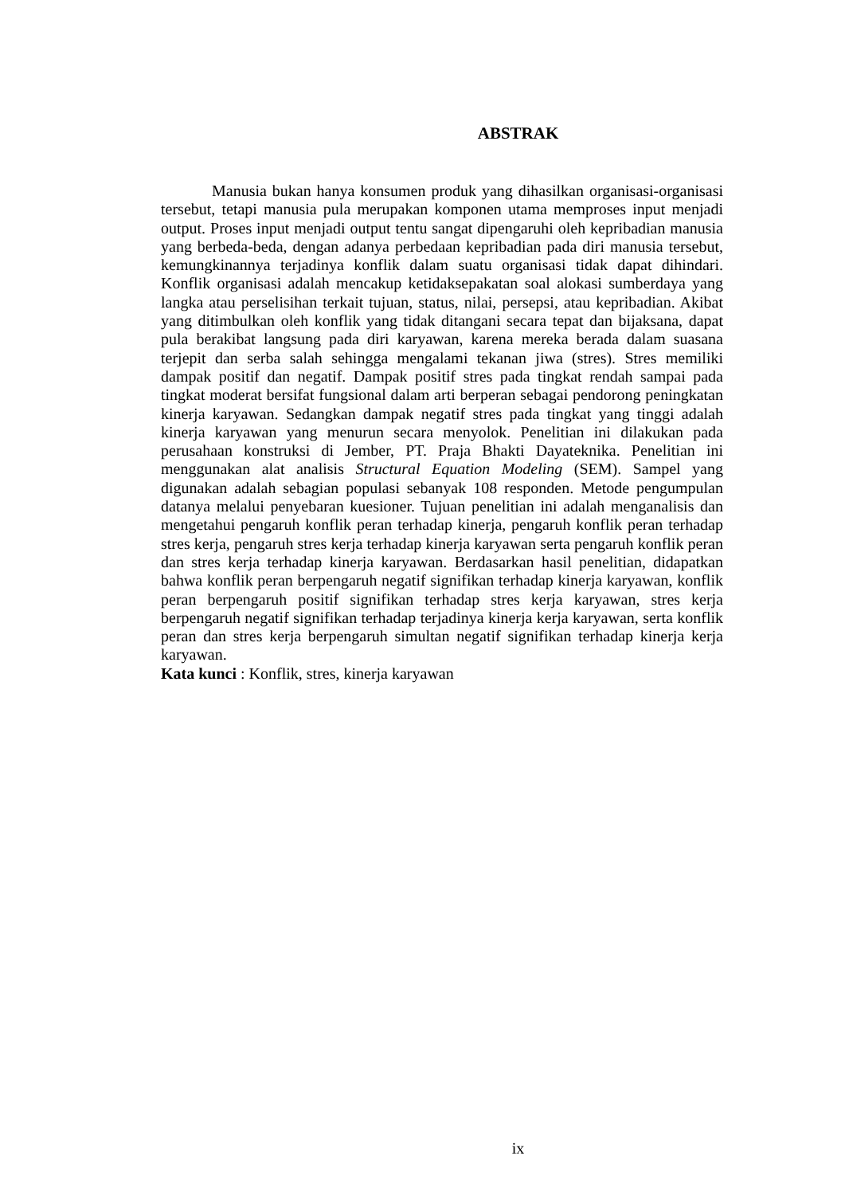ABSTRAK
Manusia bukan hanya konsumen produk yang dihasilkan organisasi-organisasi tersebut, tetapi manusia pula merupakan komponen utama memproses input menjadi output. Proses input menjadi output tentu sangat dipengaruhi oleh kepribadian manusia yang berbeda-beda, dengan adanya perbedaan kepribadian pada diri manusia tersebut, kemungkinannya terjadinya konflik dalam suatu organisasi tidak dapat dihindari. Konflik organisasi adalah mencakup ketidaksepakatan soal alokasi sumberdaya yang langka atau perselisihan terkait tujuan, status, nilai, persepsi, atau kepribadian. Akibat yang ditimbulkan oleh konflik yang tidak ditangani secara tepat dan bijaksana, dapat pula berakibat langsung pada diri karyawan, karena mereka berada dalam suasana terjepit dan serba salah sehingga mengalami tekanan jiwa (stres). Stres memiliki dampak positif dan negatif. Dampak positif stres pada tingkat rendah sampai pada tingkat moderat bersifat fungsional dalam arti berperan sebagai pendorong peningkatan kinerja karyawan. Sedangkan dampak negatif stres pada tingkat yang tinggi adalah kinerja karyawan yang menurun secara menyolok. Penelitian ini dilakukan pada perusahaan konstruksi di Jember, PT. Praja Bhakti Dayateknika. Penelitian ini menggunakan alat analisis Structural Equation Modeling (SEM). Sampel yang digunakan adalah sebagian populasi sebanyak 108 responden. Metode pengumpulan datanya melalui penyebaran kuesioner. Tujuan penelitian ini adalah menganalisis dan mengetahui pengaruh konflik peran terhadap kinerja, pengaruh konflik peran terhadap stres kerja, pengaruh stres kerja terhadap kinerja karyawan serta pengaruh konflik peran dan stres kerja terhadap kinerja karyawan. Berdasarkan hasil penelitian, didapatkan bahwa konflik peran berpengaruh negatif signifikan terhadap kinerja karyawan, konflik peran berpengaruh positif signifikan terhadap stres kerja karyawan, stres kerja berpengaruh negatif signifikan terhadap terjadinya kinerja kerja karyawan, serta konflik peran dan stres kerja berpengaruh simultan negatif signifikan terhadap kinerja kerja karyawan.
Kata kunci : Konflik, stres, kinerja karyawan
ix